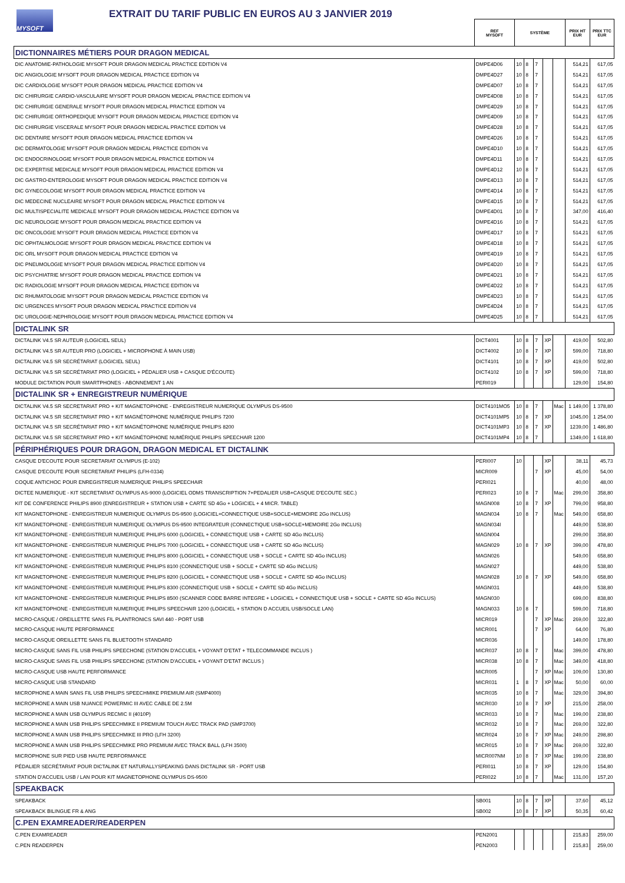MYSOFT
EXTRAIT DU TARIF PUBLIC EN EUROS AU 3 JANVIER 2019
| | REF MYSOFT | SYSTÈME | | | | | PRIX HT EUR | PRIX TTC EUR |
| DICTIONNAIRES MÉTIERS POUR DRAGON MEDICAL | | | | | | | | |
| DIC ANATOMIE-PATHOLOGIE MYSOFT POUR DRAGON MEDICAL PRACTICE EDITION V4 | DMPE4D06 | 10 | 8 | 7 | | | 514,21 | 617,05 |
| DIC ANGIOLOGIE MYSOFT POUR DRAGON MEDICAL PRACTICE EDITION V4 | DMPE4D27 | 10 | 8 | 7 | | | 514,21 | 617,05 |
| DIC CARDIOLOGIE MYSOFT POUR DRAGON MEDICAL PRACTICE EDITION V4 | DMPE4D07 | 10 | 8 | 7 | | | 514,21 | 617,05 |
| DIC CHIRURGIE CARDIO-VASCULAIRE MYSOFT POUR DRAGON MEDICAL PRACTICE EDITION V4 | DMPE4D08 | 10 | 8 | 7 | | | 514,21 | 617,05 |
| DIC CHIRURGIE GENERALE MYSOFT POUR DRAGON MEDICAL PRACTICE EDITION V4 | DMPE4D29 | 10 | 8 | 7 | | | 514,21 | 617,05 |
| DIC CHIRURGIE ORTHOPEDIQUE MYSOFT POUR DRAGON MEDICAL PRACTICE EDITION V4 | DMPE4D09 | 10 | 8 | 7 | | | 514,21 | 617,05 |
| DIC CHIRURGIE VISCERALE MYSOFT POUR DRAGON MEDICAL PRACTICE EDITION V4 | DMPE4D28 | 10 | 8 | 7 | | | 514,21 | 617,05 |
| DIC DENTAIRE MYSOFT POUR DRAGON MEDICAL PRACTICE EDITION V4 | DMPE4D26 | 10 | 8 | 7 | | | 514,21 | 617,05 |
| DIC DERMATOLOGIE MYSOFT POUR DRAGON MEDICAL PRACTICE EDITION V4 | DMPE4D10 | 10 | 8 | 7 | | | 514,21 | 617,05 |
| DIC ENDOCRINOLOGIE MYSOFT POUR DRAGON MEDICAL PRACTICE EDITION V4 | DMPE4D11 | 10 | 8 | 7 | | | 514,21 | 617,05 |
| DIC EXPERTISE MEDICALE MYSOFT POUR DRAGON MEDICAL PRACTICE EDITION V4 | DMPE4D12 | 10 | 8 | 7 | | | 514,21 | 617,05 |
| DIC GASTRO-ENTEROLOGIE MYSOFT POUR DRAGON MEDICAL PRACTICE EDITION V4 | DMPE4D13 | 10 | 8 | 7 | | | 514,21 | 617,05 |
| DIC GYNECOLOGIE MYSOFT POUR DRAGON MEDICAL PRACTICE EDITION V4 | DMPE4D14 | 10 | 8 | 7 | | | 514,21 | 617,05 |
| DIC MEDECINE NUCLEAIRE MYSOFT POUR DRAGON MEDICAL PRACTICE EDITION V4 | DMPE4D15 | 10 | 8 | 7 | | | 514,21 | 617,05 |
| DIC MULTISPECIALITE MEDICALE MYSOFT POUR DRAGON MEDICAL PRACTICE EDITION V4 | DMPE4D01 | 10 | 8 | 7 | | | 347,00 | 416,40 |
| DIC NEUROLOGIE MYSOFT POUR DRAGON MEDICAL PRACTICE EDITION V4 | DMPE4D16 | 10 | 8 | 7 | | | 514,21 | 617,05 |
| DIC ONCOLOGIE MYSOFT POUR DRAGON MEDICAL PRACTICE EDITION V4 | DMPE4D17 | 10 | 8 | 7 | | | 514,21 | 617,05 |
| DIC OPHTALMOLOGIE MYSOFT POUR DRAGON MEDICAL PRACTICE EDITION V4 | DMPE4D18 | 10 | 8 | 7 | | | 514,21 | 617,05 |
| DIC ORL MYSOFT POUR DRAGON MEDICAL PRACTICE EDITION V4 | DMPE4D19 | 10 | 8 | 7 | | | 514,21 | 617,05 |
| DIC PNEUMOLOGIE MYSOFT POUR DRAGON MEDICAL PRACTICE EDITION V4 | DMPE4D20 | 10 | 8 | 7 | | | 514,21 | 617,05 |
| DIC PSYCHIATRIE MYSOFT POUR DRAGON MEDICAL PRACTICE EDITION V4 | DMPE4D21 | 10 | 8 | 7 | | | 514,21 | 617,05 |
| DIC RADIOLOGIE MYSOFT POUR DRAGON MEDICAL PRACTICE EDITION V4 | DMPE4D22 | 10 | 8 | 7 | | | 514,21 | 617,05 |
| DIC RHUMATOLOGIE MYSOFT POUR DRAGON MEDICAL PRACTICE EDITION V4 | DMPE4D23 | 10 | 8 | 7 | | | 514,21 | 617,05 |
| DIC URGENCES MYSOFT POUR DRAGON MEDICAL PRACTICE EDITION V4 | DMPE4D24 | 10 | 8 | 7 | | | 514,21 | 617,05 |
| DIC UROLOGIE-NEPHROLOGIE MYSOFT POUR DRAGON MEDICAL PRACTICE EDITION V4 | DMPE4D25 | 10 | 8 | 7 | | | 514,21 | 617,05 |
| DICTALINK SR | | | | | | | | |
| DICTALINK V4.5 SR AUTEUR (LOGICIEL SEUL) | DICT4001 | 10 | 8 | 7 | XP | | 419,00 | 502,80 |
| DICTALINK V4.5 SR AUTEUR PRO (LOGICIEL + MICROPHONE À MAIN USB) | DICT4002 | 10 | 8 | 7 | XP | | 599,00 | 718,80 |
| DICTALINK V4.5 SR SECRÉTARIAT (LOGICIEL SEUL) | DICT4101 | 10 | 8 | 7 | XP | | 419,00 | 502,80 |
| DICTALINK V4.5 SR SECRÉTARIAT PRO (LOGICIEL + PÉDALIER USB + CASQUE D'ÉCOUTE) | DICT4102 | 10 | 8 | 7 | XP | | 599,00 | 718,80 |
| MODULE DICTATION POUR SMARTPHONES - ABONNEMENT 1 AN | PERI019 | | | | | | 129,00 | 154,80 |
| DICTALINK SR + ENREGISTREUR NUMÉRIQUE | | | | | | | | |
| DICTALINK V4.5 SR SECRETARIAT PRO + KIT MAGNETOPHONE - ENREGISTREUR NUMERIQUE OLYMPUS DS-9500 | DICT4101MO5 | 10 | 8 | 7 | | Mac | 1 149,00 | 1 378,80 |
| DICTALINK V4.5 SR SECRETARIAT PRO + KIT MAGNÉTOPHONE NUMÉRIQUE PHILIPS 7200 | DICT4101MP5 | 10 | 8 | 7 | XP | | 1045,00 | 1 254,00 |
| DICTALINK V4.5 SR SECRÉTARIAT PRO + KIT MAGNÉTOPHONE NUMÉRIQUE PHILIPS 8200 | DICT4101MP3 | 10 | 8 | 7 | XP | | 1239,00 | 1 486,80 |
| DICTALINK V4.5 SR SECRETARIAT PRO + KIT MAGNÉTOPHONE NUMÉRIQUE PHILIPS SPEECHAIR 1200 | DICT4101MP4 | 10 | 8 | 7 | | | 1349,00 | 1 618,80 |
| PÉRIPHÉRIQUES POUR DRAGON, DRAGON MEDICAL ET DICTALINK | | | | | | | | |
| CASQUE D'ECOUTE POUR SECRETARIAT OLYMPUS (E-102) | PERI007 | 10 | | | XP | | 38,11 | 45,73 |
| CASQUE D'ECOUTE POUR SECRETARIAT PHILIPS (LFH-0334) | MICR009 | | | 7 | XP | | 45,00 | 54,00 |
| COQUE ANTICHOC POUR ENREGISTREUR NUMERIQUE PHILIPS SPEECHAIR | PERI021 | | | | | | 40,00 | 48,00 |
| DICTEE NUMERIQUE - KIT SECRETARIAT OLYMPUS AS-9000 (LOGICIEL ODMS TRANSCRIPTION 7+PEDALIER USB+CASQUE D'ECOUTE SEC.) | PERI023 | 10 | 8 | 7 | | Mac | 299,00 | 358,80 |
| KIT DE CONFERENCE PHILIPS 8900 (ENREGISTREUR + STATION USB + CARTE SD 4Go + LOGICIEL + 4 MICR. TABLE) | MAGN008 | 10 | 8 | 7 | XP | | 799,00 | 958,80 |
| KIT MAGNETOPHONE - ENREGISTREUR NUMERIQUE OLYMPUS DS-9500 (LOGICIEL+CONNECTIQUE USB+SOCLE+MEMOIRE 2Go INCLUS) | MAGN034 | 10 | 8 | 7 | | Mac | 549,00 | 658,80 |
| KIT MAGNETOPHONE - ENREGISTREUR NUMERIQUE OLYMPUS DS-9500 INTEGRATEUR (CONNECTIQUE USB+SOCLE+MEMOIRE 2Go INCLUS) | MAGN034I | | | | | | 449,00 | 538,80 |
| KIT MAGNETOPHONE - ENREGISTREUR NUMERIQUE PHILIPS 6000 (LOGICIEL + CONNECTIQUE USB + CARTE SD 4Go INCLUS) | MAGN004 | | | | | | 299,00 | 358,80 |
| KIT MAGNETOPHONE - ENREGISTREUR NUMERIQUE PHILIPS 7000 (LOGICIEL + CONNECTIQUE USB + CARTE SD 4Go INCLUS) | MAGN029 | 10 | 8 | 7 | XP | | 399,00 | 478,80 |
| KIT MAGNETOPHONE - ENREGISTREUR NUMERIQUE PHILIPS 8000 (LOGICIEL + CONNECTIQUE USB + SOCLE + CARTE SD 4Go INCLUS) | MAGN026 | | | | | | 549,00 | 658,80 |
| KIT MAGNETOPHONE - ENREGISTREUR NUMERIQUE PHILIPS 8100 (CONNECTIQUE USB + SOCLE + CARTE SD 4Go INCLUS) | MAGN027 | | | | | | 449,00 | 538,80 |
| KIT MAGNETOPHONE - ENREGISTREUR NUMERIQUE PHILIPS 8200 (LOGICIEL + CONNECTIQUE USB + SOCLE + CARTE SD 4Go INCLUS) | MAGN028 | 10 | 8 | 7 | XP | | 549,00 | 658,80 |
| KIT MAGNETOPHONE - ENREGISTREUR NUMERIQUE PHILIPS 8300 (CONNECTIQUE USB + SOCLE + CARTE SD 4Go INCLUS) | MAGN031 | | | | | | 449,00 | 538,80 |
| KIT MAGNETOPHONE - ENREGISTREUR NUMERIQUE PHILIPS 8500 (SCANNER CODE BARRE INTEGRE + LOGICIEL + CONNECTIQUE USB + SOCLE + CARTE SD 4Go INCLUS) | MAGN030 | | | | | | 699,00 | 838,80 |
| KIT MAGNETOPHONE - ENREGISTREUR NUMERIQUE PHILIPS SPEECHAIR 1200 (LOGICIEL + STATION D ACCUEIL USB/SOCLE LAN) | MAGN033 | 10 | 8 | 7 | | | 599,00 | 718,80 |
| MICRO-CASQUE / OREILLETTE SANS FIL PLANTRONICS SAVI 440 - PORT USB | MICR019 | | | 7 | XP | Mac | 269,00 | 322,80 |
| MICRO-CASQUE HAUTE PERFORMANCE | MICR001 | | | 7 | XP | | 64,00 | 76,80 |
| MICRO-CASQUE OREILLETTE SANS FIL BLUETOOTH STANDARD | MICR036 | | | | | | 149,00 | 178,80 |
| MICRO-CASQUE SANS FIL USB PHILIPS SPEECHONE (STATION D'ACCUEIL + VOYANT D'ETAT + TELECOMMANDE INCLUS ) | MICR037 | 10 | 8 | 7 | | Mac | 399,00 | 478,80 |
| MICRO-CASQUE SANS FIL USB PHILIPS SPEECHONE (STATION D'ACCUEIL + VOYANT D'ETAT INCLUS ) | MICR038 | 10 | 8 | 7 | | Mac | 349,00 | 418,80 |
| MICRO-CASQUE USB HAUTE PERFORMANCE | MICR005 | | | 7 | XP | Mac | 109,00 | 130,80 |
| MICRO-CASQUE USB STANDARD | MICR031 | 1 | 8 | 7 | XP | Mac | 50,00 | 60,00 |
| MICROPHONE A MAIN SANS FIL USB PHILIPS SPEECHMIKE PREMIUM AIR (SMP4000) | MICR035 | 10 | 8 | 7 | | Mac | 329,00 | 394,80 |
| MICROPHONE A MAIN USB NUANCE POWERMIC III AVEC CABLE DE 2.5M | MICR030 | 10 | 8 | 7 | XP | | 215,00 | 258,00 |
| MICROPHONE A MAIN USB OLYMPUS RECMIC II (4010P) | MICR033 | 10 | 8 | 7 | | Mac | 199,00 | 238,80 |
| MICROPHONE A MAIN USB PHILIPS SPEECHMIKE II PREMIUM TOUCH AVEC TRACK PAD (SMP3700) | MICR032 | 10 | 8 | 7 | | Mac | 269,00 | 322,80 |
| MICROPHONE A MAIN USB PHILIPS SPEECHMIKE III PRO (LFH 3200) | MICR024 | 10 | 8 | 7 | XP | Mac | 249,00 | 298,80 |
| MICROPHONE A MAIN USB PHILIPS SPEECHMIKE PRO PREMIUM AVEC TRACK BALL (LFH 3500) | MICR015 | 10 | 8 | 7 | XP | Mac | 269,00 | 322,80 |
| MICROPHONE SUR PIED USB HAUTE PERFORMANCE | MICR007NM | 10 | 8 | 7 | XP | Mac | 199,00 | 238,80 |
| PÉDALIER SECRÉTARIAT POUR DICTALINK ET NATURALLYSPEAKING DANS DICTALINK SR - PORT USB | PERI011 | 10 | 8 | 7 | XP | | 129,00 | 154,80 |
| STATION D'ACCUEIL USB / LAN POUR KIT MAGNETOPHONE OLYMPUS DS-9500 | PERI022 | 10 | 8 | 7 | | Mac | 131,00 | 157,20 |
| SPEAKBACK | | | | | | | | |
| SPEAKBACK | SB001 | 10 | 8 | 7 | XP | | 37,60 | 45,12 |
| SPEAKBACK BILINGUE FR & ANG | SB002 | 10 | 8 | 7 | XP | | 50,35 | 60,42 |
| C.PEN EXAMREADER/READERPEN | | | | | | | | |
| C.PEN EXAMREADER | PEN2001 | | | | | | 215,83 | 259,00 |
| C.PEN READERPEN | PEN2003 | | | | | | 215,83 | 259,00 |